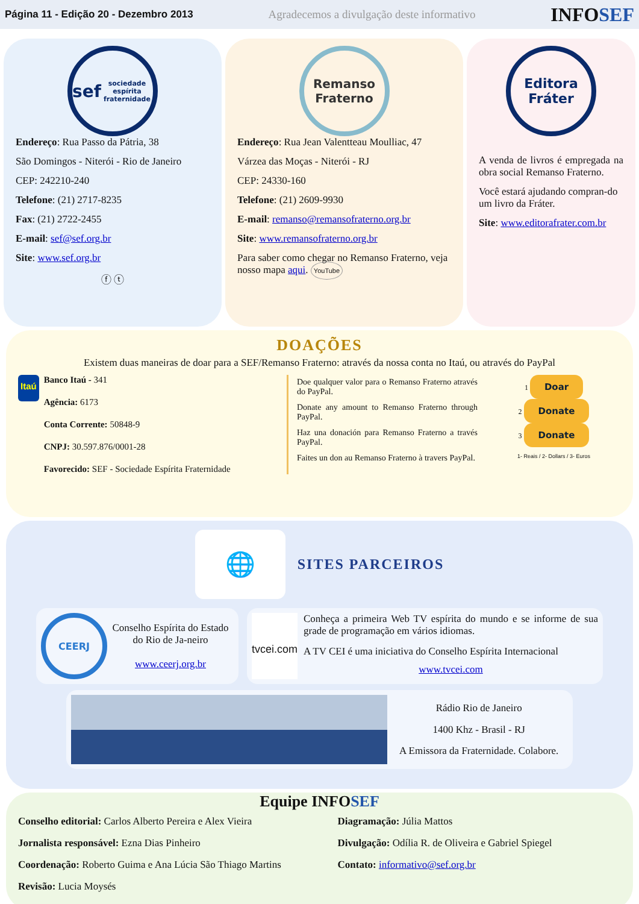Página 11 - Edição 20 - Dezembro 2013 Agradecemos a divulgação deste informativo INFOSEF
sef
sociedade espírita fraternidade
Endereço: Rua Passo da Pátria, 38
São Domingos - Niterói - Rio de Janeiro
CEP: 242210-240
Telefone: (21) 2717-8235
Fax: (21) 2722-2455
E-mail: sef@sef.org.br
Site: www.sef.org.br
ⓕ ⓣ
Remanso Fraterno
Endereço: Rua Jean Valentteau Moulliac, 47
Várzea das Moças - Niterói - RJ
CEP: 24330-160
Telefone: (21) 2609-9930
E-mail: remanso@remansofraterno.org.br
Site: www.remansofraterno.org.br
Para saber como chegar no Remanso Fraterno, veja nosso mapa aqui. YouTube
Editora Fráter
A venda de livros é empregada na obra social Remanso Fraterno.
Você estará ajudando compran-do um livro da Fráter.
Site: www.editorafrater.com.br
DOAÇÕES
Existem duas maneiras de doar para a SEF/Remanso Fraterno: através da nossa conta no Itaú, ou através do PayPal
Itaú
Banco Itaú - 341
Agência: 6173
Conta Corrente: 50848-9
CNPJ: 30.597.876/0001-28
Favorecido: SEF - Sociedade Espírita Fraternidade
Doe qualquer valor para o Remanso Fraterno através do PayPal.
Donate any amount to Remanso Fraterno through PayPal.
Haz una donación para Remanso Fraterno a través PayPal.
Faites un don au Remanso Fraterno à travers PayPal.
1 Doar
2 Donate
3 Donate
1- Reais / 2- Dollars / 3- Euros
🌐
SITES PARCEIROS
CEERJ
Conselho Espírita do Estado do Rio de Ja-neiro
www.ceerj.org.br
tvcei.com
Conheça a primeira Web TV espírita do mundo e se informe de sua grade de programação em vários idiomas.
A TV CEI é uma iniciativa do Conselho Espírita Internacional
www.tvcei.com
Rádio Rio de Janeiro
1400 Khz - Brasil - RJ
A Emissora da Fraternidade. Colabore.
Equipe INFOSEF
Conselho editorial: Carlos Alberto Pereira e Alex Vieira
Jornalista responsável: Ezna Dias Pinheiro
Coordenação: Roberto Guima e Ana Lúcia São Thiago Martins
Revisão: Lucia Moysés
Diagramação: Júlia Mattos
Divulgação: Odília R. de Oliveira e Gabriel Spiegel
Contato: informativo@sef.org.br